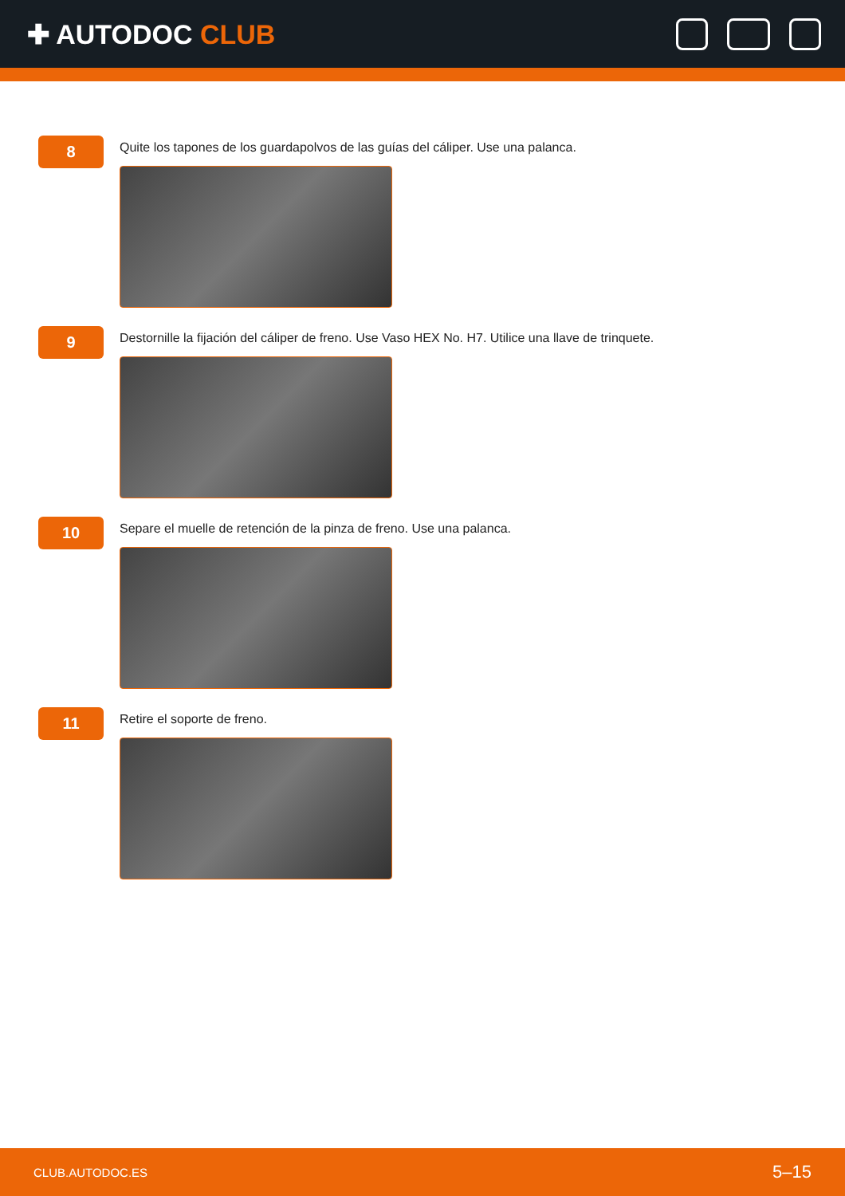✚ AUTODOC CLUB
8
Quite los tapones de los guardapolvos de las guías del cáliper. Use una palanca.
9
Destornille la fijación del cáliper de freno. Use Vaso HEX No. H7. Utilice una llave de trinquete.
10
Separe el muelle de retención de la pinza de freno. Use una palanca.
11
Retire el soporte de freno.
CLUB.AUTODOC.ES 5–15